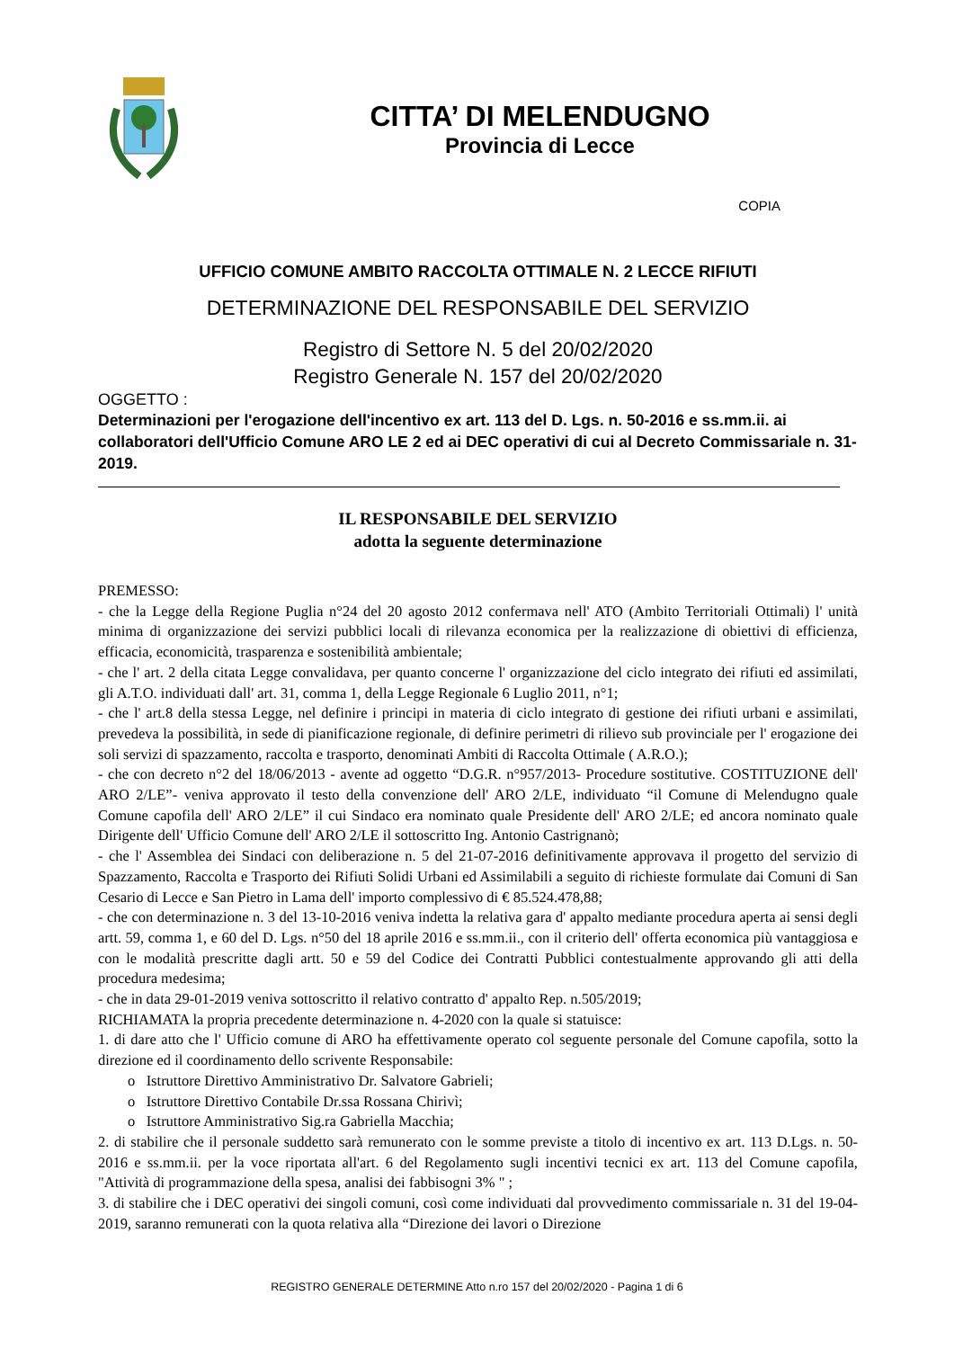CITTA’ DI MELENDUGNO
Provincia di Lecce
COPIA
UFFICIO COMUNE AMBITO RACCOLTA OTTIMALE N. 2 LECCE RIFIUTI
DETERMINAZIONE DEL RESPONSABILE DEL SERVIZIO
Registro di Settore N. 5 del 20/02/2020
Registro Generale N. 157 del 20/02/2020
OGGETTO :
Determinazioni per l'erogazione dell'incentivo ex art. 113 del D. Lgs. n. 50-2016 e ss.mm.ii. ai collaboratori dell'Ufficio Comune ARO LE 2 ed ai DEC operativi di cui al Decreto Commissariale n. 31-2019.
IL RESPONSABILE DEL SERVIZIO
adotta la seguente determinazione
PREMESSO:
- che la Legge della Regione Puglia n°24 del 20 agosto 2012 confermava nell' ATO (Ambito Territoriali Ottimali) l' unità minima di organizzazione dei servizi pubblici locali di rilevanza economica per la realizzazione di obiettivi di efficienza, efficacia, economicità, trasparenza e sostenibilità ambientale;
- che l' art. 2 della citata Legge convalidava, per quanto concerne l' organizzazione del ciclo integrato dei rifiuti ed assimilati, gli A.T.O. individuati dall' art. 31, comma 1, della Legge Regionale 6 Luglio 2011, n°1;
- che l' art.8 della stessa Legge, nel definire i principi in materia di ciclo integrato di gestione dei rifiuti urbani e assimilati, prevedeva la possibilità, in sede di pianificazione regionale, di definire perimetri di rilievo sub provinciale per l' erogazione dei soli servizi di spazzamento, raccolta e trasporto, denominati Ambiti di Raccolta Ottimale ( A.R.O.);
- che con decreto n°2 del 18/06/2013 - avente ad oggetto “D.G.R. n°957/2013- Procedure sostitutive. COSTITUZIONE dell' ARO 2/LE”- veniva approvato il testo della convenzione dell' ARO 2/LE, individuato “il Comune di Melendugno quale Comune capofila dell' ARO 2/LE” il cui Sindaco era nominato quale Presidente dell' ARO 2/LE; ed ancora nominato quale Dirigente dell' Ufficio Comune dell' ARO 2/LE il sottoscritto Ing. Antonio Castrignanò;
- che l' Assemblea dei Sindaci con deliberazione n. 5 del 21-07-2016 definitivamente approvava il progetto del servizio di Spazzamento, Raccolta e Trasporto dei Rifiuti Solidi Urbani ed Assimilabili a seguito di richieste formulate dai Comuni di San Cesario di Lecce e San Pietro in Lama dell' importo complessivo di € 85.524.478,88;
- che con determinazione n. 3 del 13-10-2016 veniva indetta la relativa gara d' appalto mediante procedura aperta ai sensi degli artt. 59, comma 1, e 60 del D. Lgs. n°50 del 18 aprile 2016 e ss.mm.ii., con il criterio dell' offerta economica più vantaggiosa e con le modalità prescritte dagli artt. 50 e 59 del Codice dei Contratti Pubblici contestualmente approvando gli atti della procedura medesima;
- che in data 29-01-2019 veniva sottoscritto il relativo contratto d' appalto Rep. n.505/2019;
RICHIAMATA la propria precedente determinazione n. 4-2020 con la quale si statuisce:
1. di dare atto che l' Ufficio comune di ARO ha effettivamente operato col seguente personale del Comune capofila, sotto la direzione ed il coordinamento dello scrivente Responsabile:
o Istruttore Direttivo Amministrativo Dr. Salvatore Gabrieli;
o Istruttore Direttivo Contabile Dr.ssa Rossana Chirivì;
o Istruttore Amministrativo Sig.ra Gabriella Macchia;
2. di stabilire che il personale suddetto sarà remunerato con le somme previste a titolo di incentivo ex art. 113 D.Lgs. n. 50-2016 e ss.mm.ii. per la voce riportata all'art. 6 del Regolamento sugli incentivi tecnici ex art. 113 del Comune capofila, "Attività di programmazione della spesa, analisi dei fabbisogni 3% " ;
3. di stabilire che i DEC operativi dei singoli comuni, così come individuati dal provvedimento commissariale n. 31 del 19-04-2019, saranno remunerati con la quota relativa alla “Direzione dei lavori o Direzione
REGISTRO GENERALE DETERMINE Atto n.ro 157 del 20/02/2020 - Pagina 1 di 6